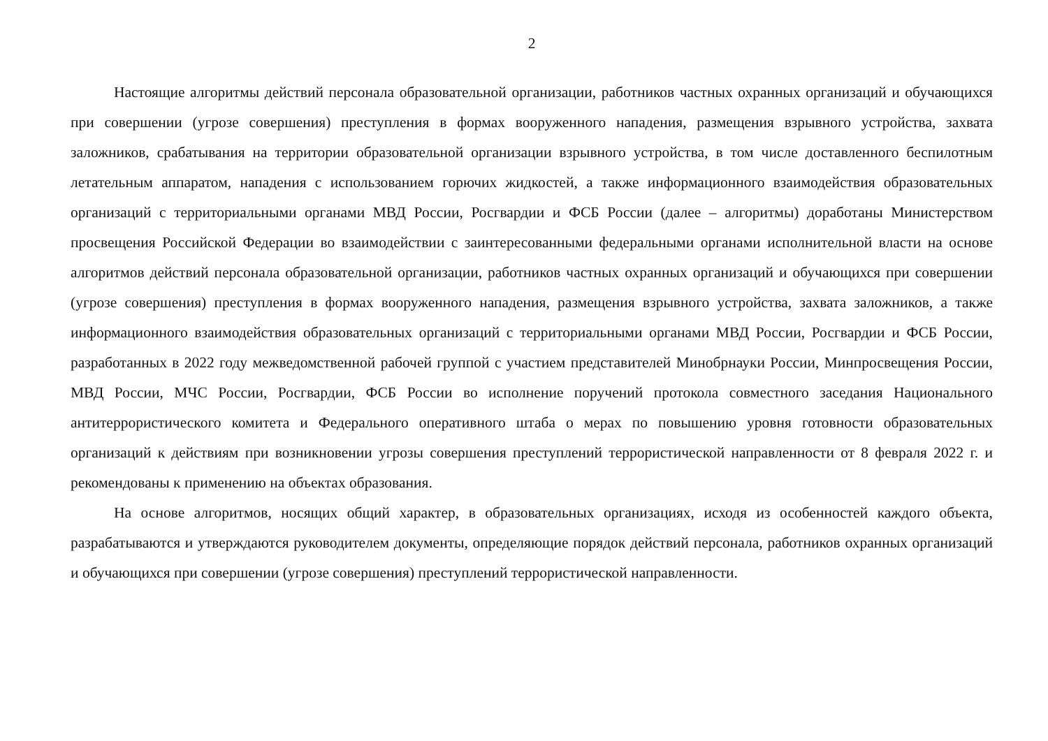2
Настоящие алгоритмы действий персонала образовательной организации, работников частных охранных организаций и обучающихся при совершении (угрозе совершения) преступления в формах вооруженного нападения, размещения взрывного устройства, захвата заложников, срабатывания на территории образовательной организации взрывного устройства, в том числе доставленного беспилотным летательным аппаратом, нападения с использованием горючих жидкостей, а также информационного взаимодействия образовательных организаций с территориальными органами МВД России, Росгвардии и ФСБ России (далее – алгоритмы) доработаны Министерством просвещения Российской Федерации во взаимодействии с заинтересованными федеральными органами исполнительной власти на основе алгоритмов действий персонала образовательной организации, работников частных охранных организаций и обучающихся при совершении (угрозе совершения) преступления в формах вооруженного нападения, размещения взрывного устройства, захвата заложников, а также информационного взаимодействия образовательных организаций с территориальными органами МВД России, Росгвардии и ФСБ России, разработанных в 2022 году межведомственной рабочей группой с участием представителей Минобрнауки России, Минпросвещения России, МВД России, МЧС России, Росгвардии, ФСБ России во исполнение поручений протокола совместного заседания Национального антитеррористического комитета и Федерального оперативного штаба о мерах по повышению уровня готовности образовательных организаций к действиям при возникновении угрозы совершения преступлений террористической направленности от 8 февраля 2022 г. и рекомендованы к применению на объектах образования.
На основе алгоритмов, носящих общий характер, в образовательных организациях, исходя из особенностей каждого объекта, разрабатываются и утверждаются руководителем документы, определяющие порядок действий персонала, работников охранных организаций и обучающихся при совершении (угрозе совершения) преступлений террористической направленности.